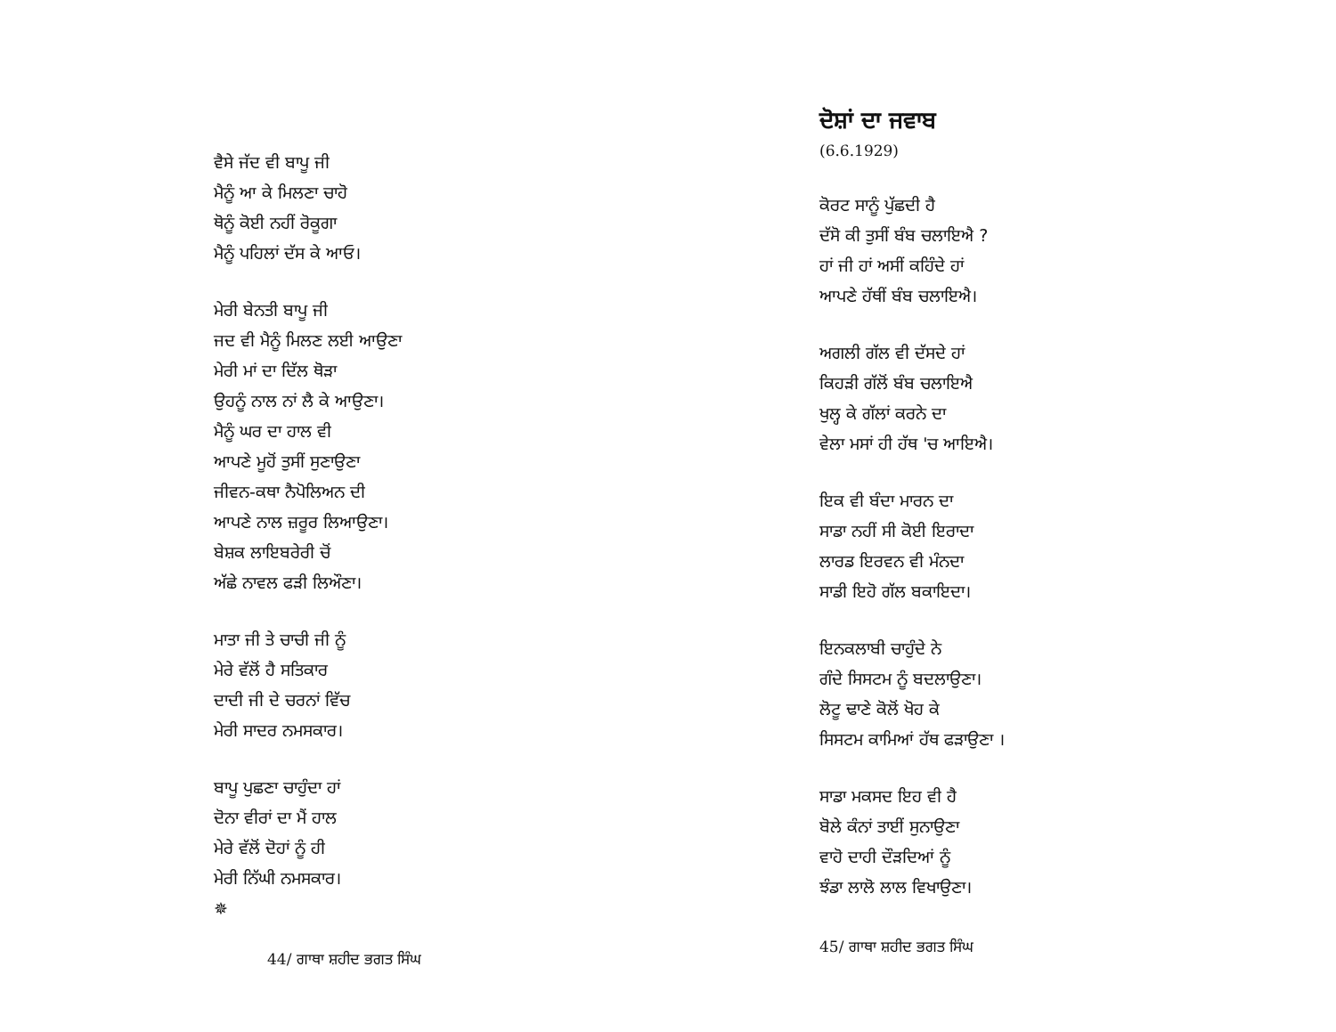ਵੈਸੇ ਜੱਦ ਵੀ ਬਾਪੂ ਜੀ
ਮੈਨੂੰ ਆ ਕੇ ਮਿਲਣਾ ਚਾਹੋ
ਥੋਨੂੰ ਕੋਈ ਨਹੀਂ ਰੋਕੂਗਾ
ਮੈਨੂੰ ਪਹਿਲਾਂ ਦੱਸ ਕੇ ਆਓ।
ਮੇਰੀ ਬੇਨਤੀ ਬਾਪੂ ਜੀ
ਜਦ ਵੀ ਮੈਨੂੰ ਮਿਲਣ ਲਈ ਆਉਣਾ
ਮੇਰੀ ਮਾਂ ਦਾ ਦਿੱਲ ਥੋੜਾ
ਉਹਨੂੰ ਨਾਲ ਨਾਂ ਲੈ ਕੇ ਆਉਣਾ।
ਮੈਨੂੰ ਘਰ ਦਾ ਹਾਲ ਵੀ
ਆਪਣੇ ਮੂਹੋਂ ਤੁਸੀਂ ਸੁਣਾਉਣਾ
ਜੀਵਨ-ਕਥਾ ਨੈਪੋਲਿਅਨ ਦੀ
ਆਪਣੇ ਨਾਲ ਜ਼ਰੂਰ ਲਿਆਉਣਾ।
ਬੇਸ਼ਕ ਲਾਇਬਰੇਰੀ ਚੋਂ
ਅੱਛੇ ਨਾਵਲ ਫੜੀ ਲਿਔਣਾ।
ਮਾਤਾ ਜੀ ਤੇ ਚਾਚੀ ਜੀ ਨੂੰ
ਮੇਰੇ ਵੱਲੋਂ ਹੈ ਸਤਿਕਾਰ
ਦਾਦੀ ਜੀ ਦੇ ਚਰਨਾਂ ਵਿੱਚ
ਮੇਰੀ ਸਾਦਰ ਨਮਸਕਾਰ।
ਬਾਪੂ ਪੁਛਣਾ ਚਾਹੁੰਦਾ ਹਾਂ
ਦੋਨਾ ਵੀਰਾਂ ਦਾ ਮੈਂ ਹਾਲ
ਮੇਰੇ ਵੱਲੋਂ ਦੋਹਾਂ ਨੂੰ ਹੀ
ਮੇਰੀ ਨਿੱਘੀ ਨਮਸਕਾਰ।
✵
44/ ਗਾਥਾ ਸ਼ਹੀਦ ਭਗਤ ਸਿੰਘ
ਦੋਸ਼ਾਂ ਦਾ ਜਵਾਬ
(6.6.1929)
ਕੋਰਟ ਸਾਨੂੰ ਪੁੱਛਦੀ ਹੈ
ਦੱਸੋ ਕੀ ਤੁਸੀਂ ਬੰਬ ਚਲਾਇਐ ?
ਹਾਂ ਜੀ ਹਾਂ ਅਸੀਂ ਕਹਿੰਦੇ ਹਾਂ
ਆਪਣੇ ਹੱਥੀਂ ਬੰਬ ਚਲਾਇਐ।
ਅਗਲੀ ਗੱਲ ਵੀ ਦੱਸਦੇ ਹਾਂ
ਕਿਹੜੀ ਗੱਲੋਂ ਬੰਬ ਚਲਾਇਐ
ਖੁਲ੍ਹ ਕੇ ਗੱਲਾਂ ਕਰਨੇ ਦਾ
ਵੇਲਾ ਮਸਾਂ ਹੀ ਹੱਥ 'ਚ ਆਇਐ।
ਇਕ ਵੀ ਬੰਦਾ ਮਾਰਨ ਦਾ
ਸਾਡਾ ਨਹੀਂ ਸੀ ਕੋਈ ਇਰਾਦਾ
ਲਾਰਡ ਇਰਵਨ ਵੀ ਮੰਨਦਾ
ਸਾਡੀ ਇਹੋ ਗੱਲ ਬਕਾਇਦਾ।
ਇਨਕਲਾਬੀ ਚਾਹੁੰਦੇ ਨੇ
ਗੰਦੇ ਸਿਸਟਮ ਨੂੰ ਬਦਲਾਉਣਾ।
ਲੋਟੂ ਢਾਣੇ ਕੋਲੋਂ ਖੋਹ ਕੇ
ਸਿਸਟਮ ਕਾਮਿਆਂ ਹੱਥ ਫੜਾਉਣਾ ।
ਸਾਡਾ ਮਕਸਦ ਇਹ ਵੀ ਹੈ
ਬੋਲੇ ਕੰਨਾਂ ਤਾਈਂ ਸੁਨਾਉਣਾ
ਵਾਹੋ ਦਾਹੀ ਦੌੜਦਿਆਂ ਨੂੰ
ਝੰਡਾ ਲਾਲੋ ਲਾਲ ਵਿਖਾਉਣਾ।
45/ ਗਾਥਾ ਸ਼ਹੀਦ ਭਗਤ ਸਿੰਘ